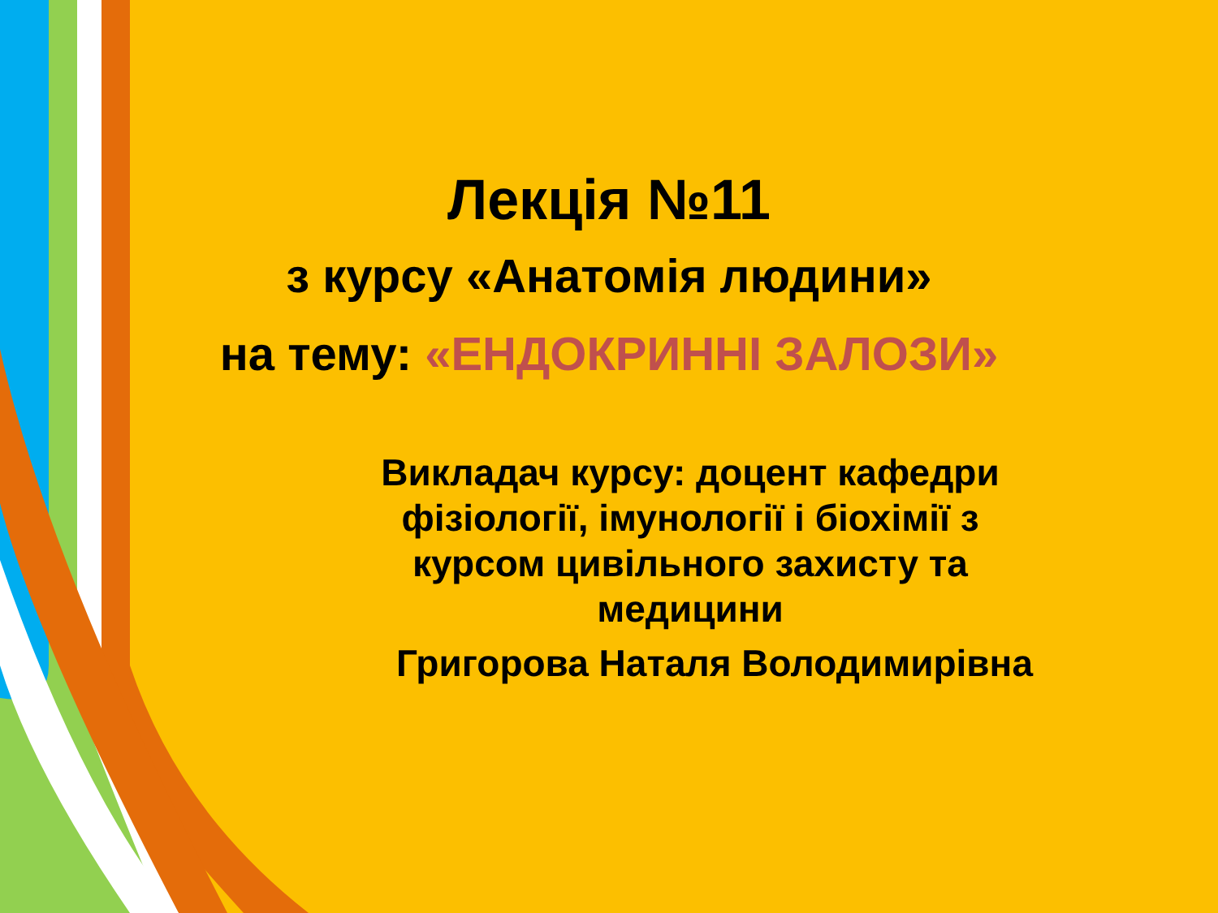Лекція №11
з курсу «Анатомія людини»
на тему: «ЕНДОКРИННІ ЗАЛОЗИ»
Викладач курсу: доцент кафедри фізіології, імунології і біохімії з курсом цивільного захисту та медицини
Григорова Наталя Володимирівна